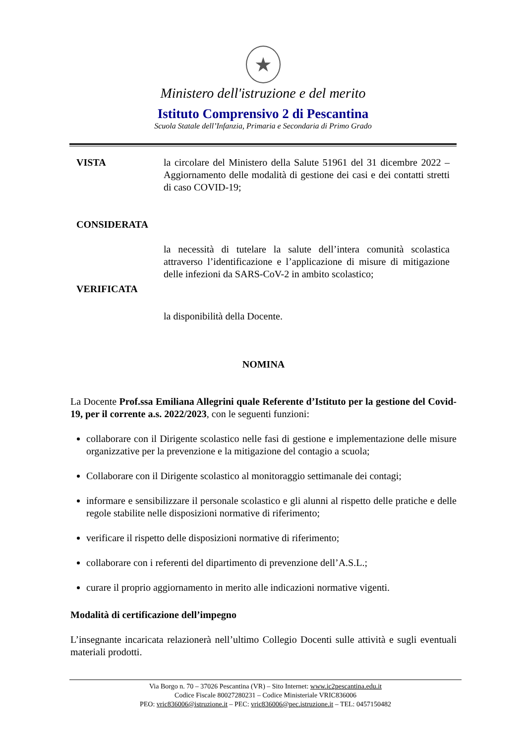★
Ministero dell'istruzione e del merito
Istituto Comprensivo 2 di Pescantina
Scuola Statale dell’Infanzia, Primaria e Secondaria di Primo Grado
VISTA la circolare del Ministero della Salute 51961 del 31 dicembre 2022 – Aggiornamento delle modalità di gestione dei casi e dei contatti stretti di caso COVID-19;
CONSIDERATA
la necessità di tutelare la salute dell’intera comunità scolastica attraverso l’identificazione e l’applicazione di misure di mitigazione delle infezioni da SARS-CoV-2 in ambito scolastico;
VERIFICATA
la disponibilità della Docente.
NOMINA
La Docente Prof.ssa Emiliana Allegrini quale Referente d’Istituto per la gestione del Covid-19, per il corrente a.s. 2022/2023, con le seguenti funzioni:
collaborare con il Dirigente scolastico nelle fasi di gestione e implementazione delle misure organizzative per la prevenzione e la mitigazione del contagio a scuola;
Collaborare con il Dirigente scolastico al monitoraggio settimanale dei contagi;
informare e sensibilizzare il personale scolastico e gli alunni al rispetto delle pratiche e delle regole stabilite nelle disposizioni normative di riferimento;
verificare il rispetto delle disposizioni normative di riferimento;
collaborare con i referenti del dipartimento di prevenzione dell’A.S.L.;
curare il proprio aggiornamento in merito alle indicazioni normative vigenti.
Modalità di certificazione dell’impegno
L’insegnante incaricata relazionerà nell’ultimo Collegio Docenti sulle attività e sugli eventuali materiali prodotti.
Via Borgo n. 70 – 37026 Pescantina (VR) – Sito Internet: www.ic2pescantina.edu.it
Codice Fiscale 80027280231 – Codice Ministeriale VRIC836006
PEO: vric836006@istruzione.it – PEC: vric836006@pec.istruzione.it – TEL: 0457150482